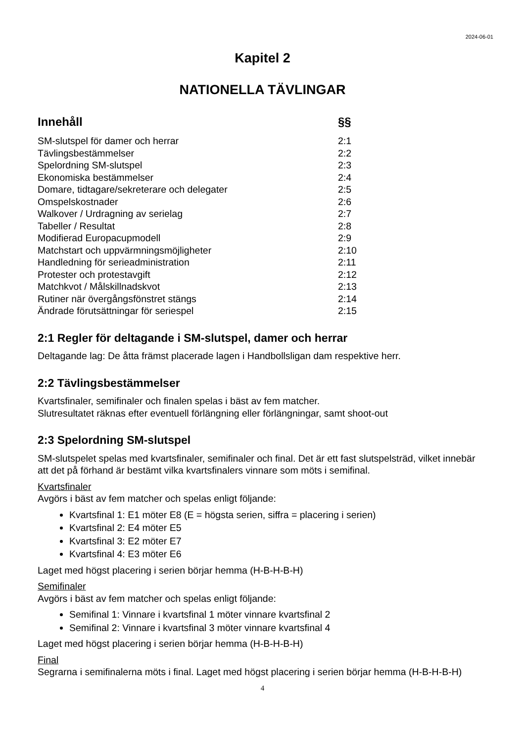2024-06-01
Kapitel 2
NATIONELLA TÄVLINGAR
Innehåll §§
SM-slutspel för damer och herrar 2:1
Tävlingsbestämmelser 2:2
Spelordning SM-slutspel 2:3
Ekonomiska bestämmelser 2:4
Domare, tidtagare/sekreterare och delegater 2:5
Omspelskostnader 2:6
Walkover / Urdragning av serielag 2:7
Tabeller / Resultat 2:8
Modifierad Europacupmodell 2:9
Matchstart och uppvärmningsmöjligheter 2:10
Handledning för serieadministration 2:11
Protester och protestavgift 2:12
Matchkvot / Målskillnadskvot 2:13
Rutiner när övergångsfönstret stängs 2:14
Ändrade förutsättningar för seriespel 2:15
2:1 Regler för deltagande i SM-slutspel, damer och herrar
Deltagande lag: De åtta främst placerade lagen i Handbollsligan dam respektive herr.
2:2 Tävlingsbestämmelser
Kvartsfinaler, semifinaler och finalen spelas i bäst av fem matcher.
Slutresultatet räknas efter eventuell förlängning eller förlängningar, samt shoot-out
2:3 Spelordning SM-slutspel
SM-slutspelet spelas med kvartsfinaler, semifinaler och final. Det är ett fast slutspelsträd, vilket innebär att det på förhand är bestämt vilka kvartsfinalers vinnare som möts i semifinal.
Kvartsfinaler
Avgörs i bäst av fem matcher och spelas enligt följande:
Kvartsfinal 1: E1 möter E8 (E = högsta serien, siffra = placering i serien)
Kvartsfinal 2: E4 möter E5
Kvartsfinal 3: E2 möter E7
Kvartsfinal 4: E3 möter E6
Laget med högst placering i serien börjar hemma (H-B-H-B-H)
Semifinaler
Avgörs i bäst av fem matcher och spelas enligt följande:
Semifinal 1: Vinnare i kvartsfinal 1 möter vinnare kvartsfinal 2
Semifinal 2: Vinnare i kvartsfinal 3 möter vinnare kvartsfinal 4
Laget med högst placering i serien börjar hemma (H-B-H-B-H)
Final
Segrarna i semifinalerna möts i final. Laget med högst placering i serien börjar hemma (H-B-H-B-H)
4